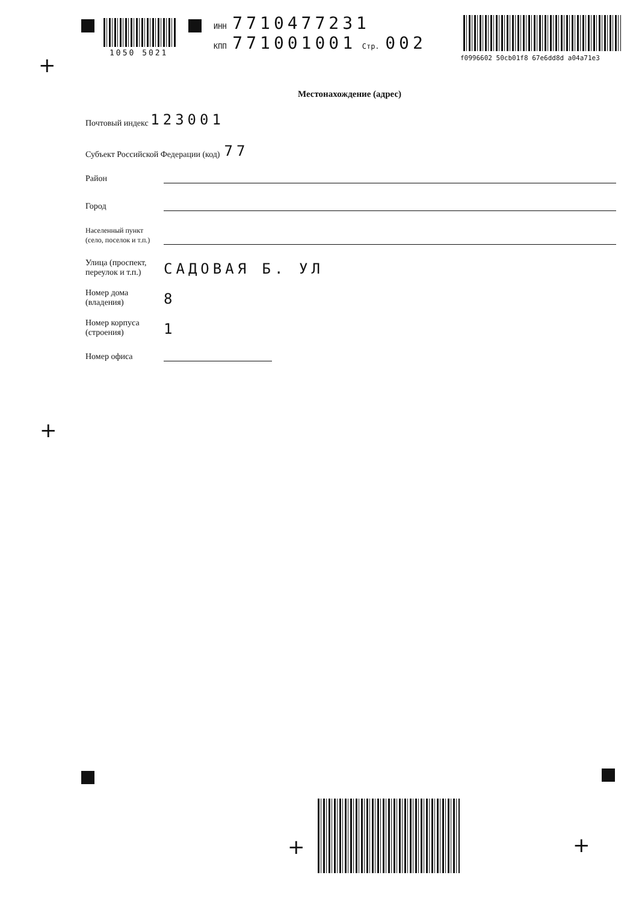1050 5021
ИНН 7710477231
КПП 771001001 Стр. 002
f0996602 50cb01f8 67e6dd8d a04a71e3
+
Местонахождение (адрес)
Почтовый индекс 123001
Субъект Российской Федерации (код) 77
Район
Город
Населенный пункт
(село, поселок и т.п.)
Улица (проспект,
переулок и т.п.)
САДОВАЯ Б. УЛ
Номер дома
(владения)
8
Номер корпуса
(строения)
1
Номер офиса
+
+ +